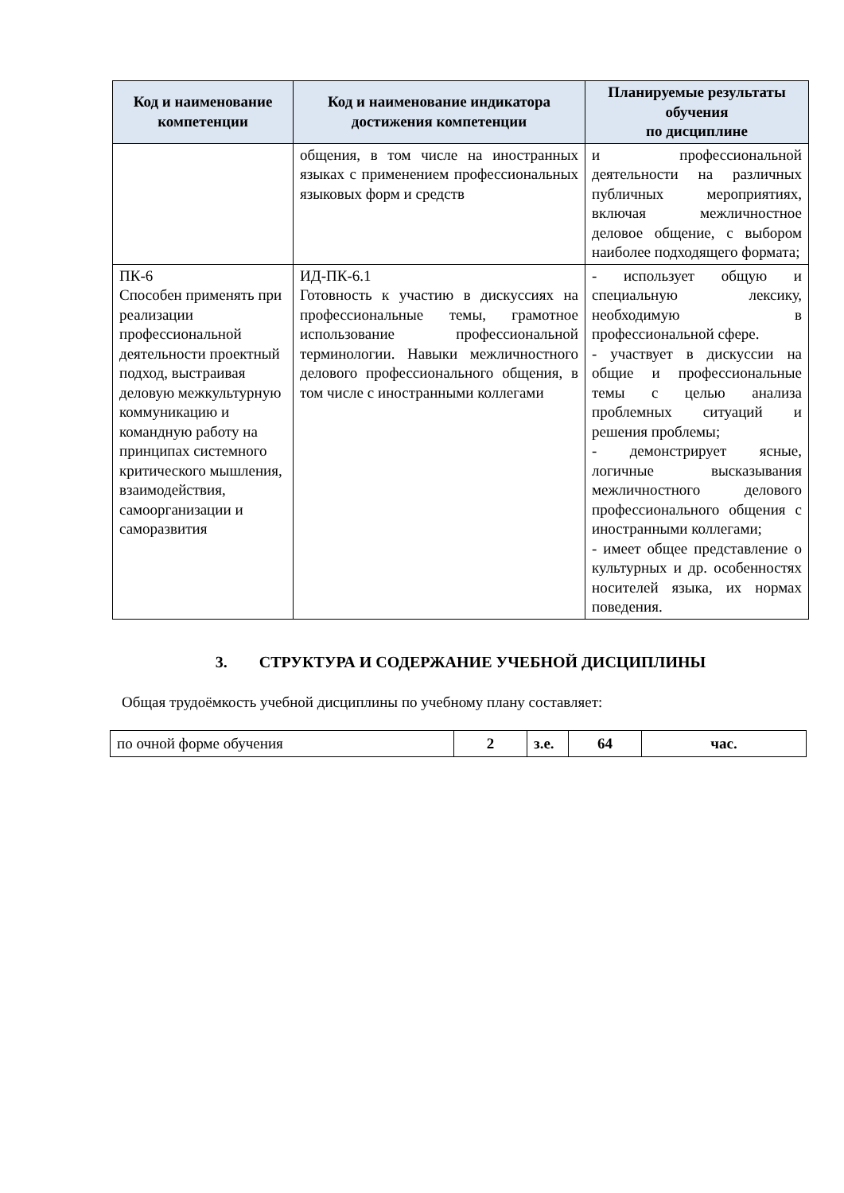| Код и наименование компетенции | Код и наименование индикатора достижения компетенции | Планируемые результаты обучения по дисциплине |
| --- | --- | --- |
| | общения, в том числе на иностранных языках с применением профессиональных языковых форм и средств | и профессиональной деятельности на различных публичных мероприятиях, включая межличностное деловое общение, с выбором наиболее подходящего формата; |
| ПК-6 Способен применять при реализации профессиональной деятельности проектный подход, выстраивая деловую межкультурную коммуникацию и командную работу на принципах системного критического мышления, взаимодействия, самоорганизации и саморазвития | ИД-ПК-6.1 Готовность к участию в дискуссиях на профессиональные темы, грамотное использование профессиональной терминологии. Навыки межличностного делового профессионального общения, в том числе с иностранными коллегами | - использует общую и специальную лексику, необходимую в профессиональной сфере. - участвует в дискуссии на общие и профессиональные темы с целью анализа проблемных ситуаций и решения проблемы; - демонстрирует ясные, логичные высказывания межличностного делового профессионального общения с иностранными коллегами; - имеет общее представление о культурных и др. особенностях носителей языка, их нормах поведения. |
3. СТРУКТУРА И СОДЕРЖАНИЕ УЧЕБНОЙ ДИСЦИПЛИНЫ
Общая трудоёмкость учебной дисциплины по учебному плану составляет:
| по очной форме обучения | 2 | з.е. | 64 | час. |